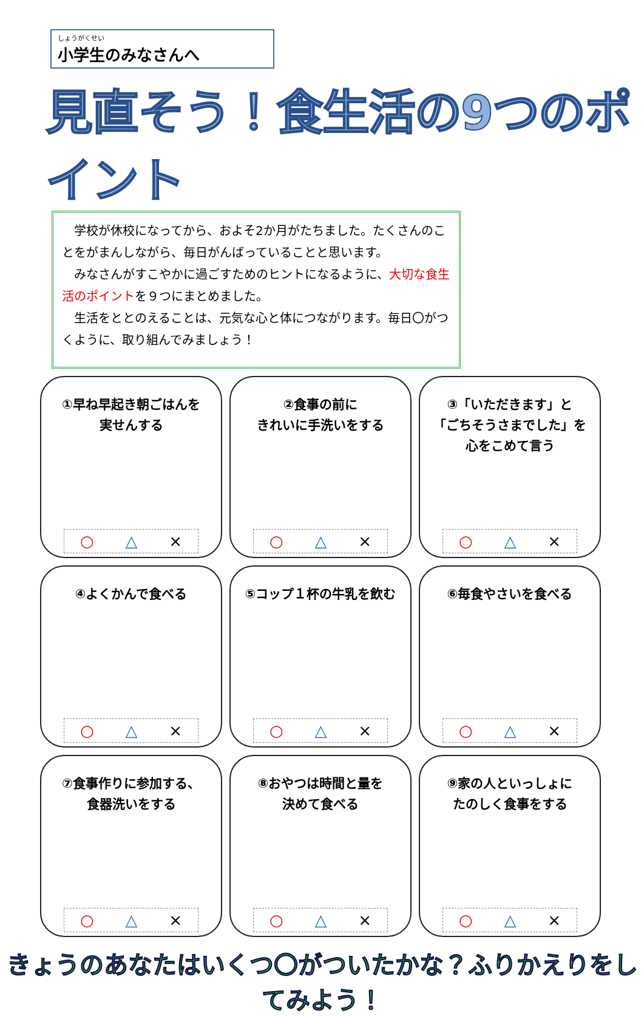しょうがくせい
小学生のみなさんへ
見直そう！食生活の9つのポイント
　学校が休校になってから、およそ2か月がたちました。たくさんのことをがまんしながら、毎日がんばっていることと思います。
　みなさんがすこやかに過ごすためのヒントになるように、大切な食生活のポイントを９つにまとめました。
　生活をととのえることは、元気な心と体につながります。毎日〇がつくように、取り組んでみましょう！
①早ね早起き朝ごはんを
実せんする
○ △ ×
②食事の前に
きれいに手洗いをする
○ △ ×
③「いただきます」と
「ごちそうさまでした」を
心をこめて言う
○ △ ×
④よくかんで食べる
○ △ ×
⑤コップ１杯の牛乳を飲む
○ △ ×
⑥毎食やさいを食べる
○ △ ×
⑦食事作りに参加する、
食器洗いをする
○ △ ×
⑧おやつは時間と量を
決めて食べる
○ △ ×
⑨家の人といっしょに
たのしく食事をする
○ △ ×
きょうのあなたはいくつ〇がついたかな？ふりかえりをしてみよう！